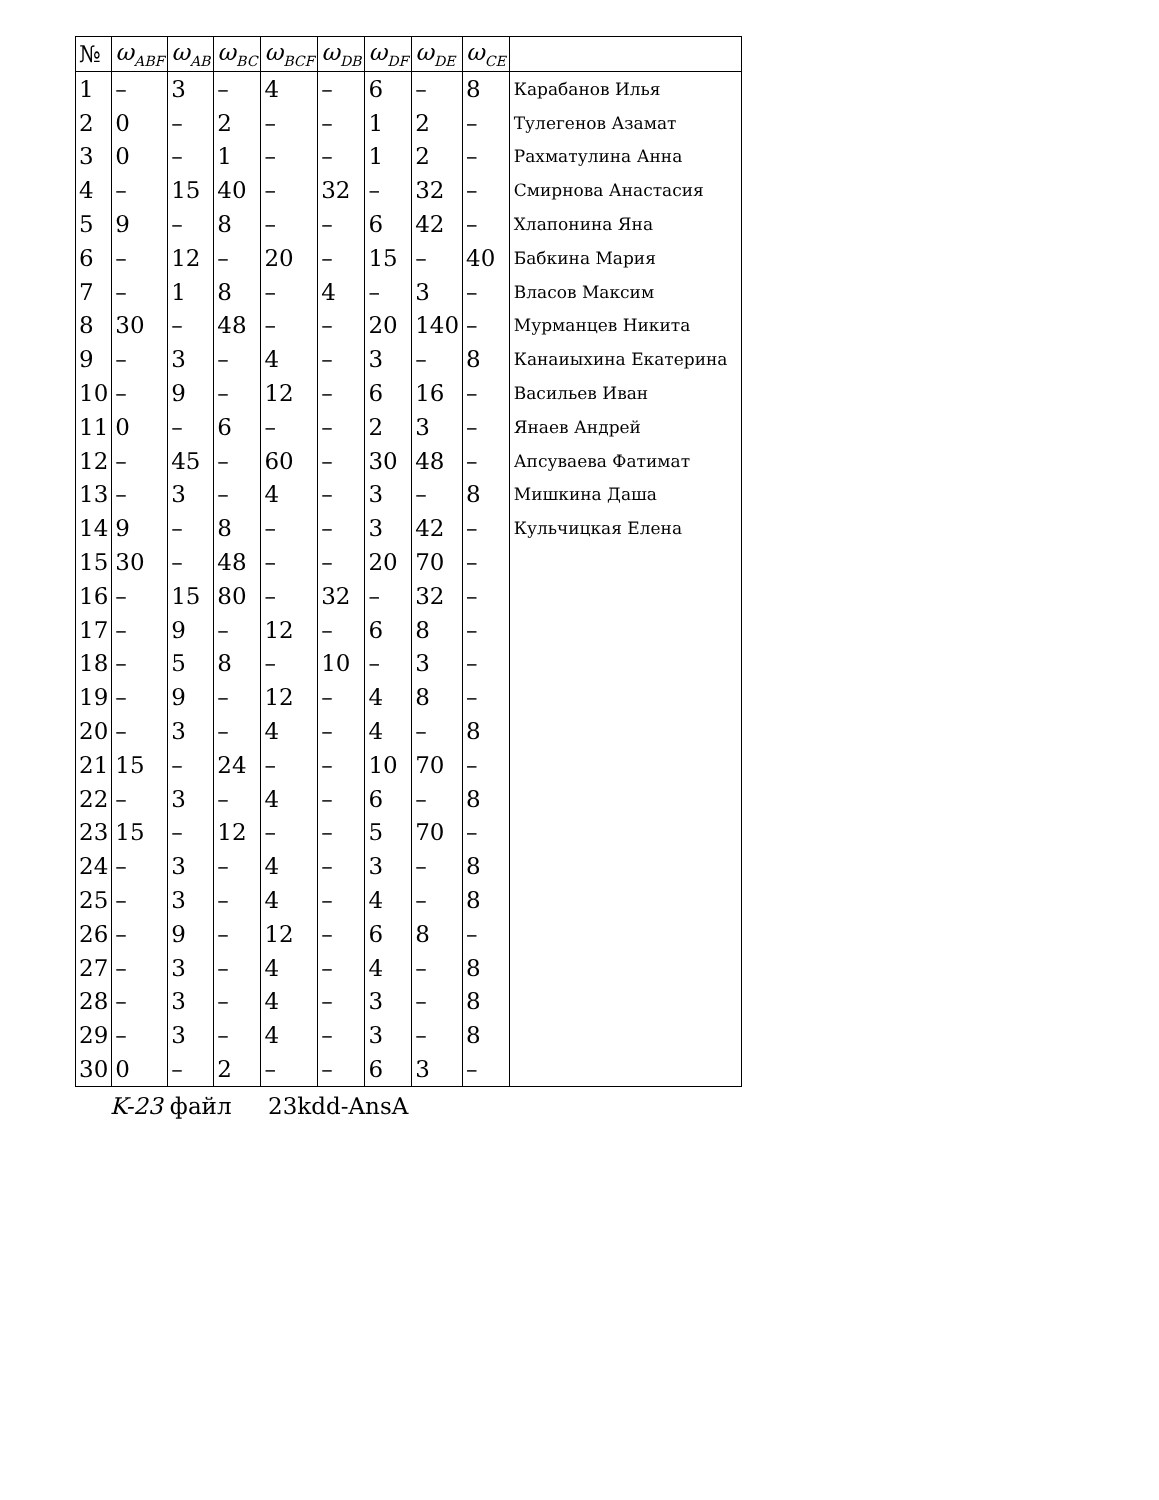| № | ω<sub>ABF</sub> | ω<sub>AB</sub> | ω<sub>BC</sub> | ω<sub>BCF</sub> | ω<sub>DB</sub> | ω<sub>DF</sub> | ω<sub>DE</sub> | ω<sub>CE</sub> | |
| --- | --- | --- | --- | --- | --- | --- | --- | --- | --- |
| 1 | – | 3 | – | 4 | – | 6 | – | 8 | Карабанов Илья |
| 2 | 0 | – | 2 | – | – | 1 | 2 | – | Тулегенов Азамат |
| 3 | 0 | – | 1 | – | – | 1 | 2 | – | Рахматулина Анна |
| 4 | – | 15 | 40 | – | 32 | – | 32 | – | Смирнова Анастасия |
| 5 | 9 | – | 8 | – | – | 6 | 42 | – | Хлапонина Яна |
| 6 | – | 12 | – | 20 | – | 15 | – | 40 | Бабкина Мария |
| 7 | – | 1 | 8 | – | 4 | – | 3 | – | Власов Максим |
| 8 | 30 | – | 48 | – | – | 20 | 140 | – | Мурманцев Никита |
| 9 | – | 3 | – | 4 | – | 3 | – | 8 | Канаиыхина Екатерина |
| 10 | – | 9 | – | 12 | – | 6 | 16 | – | Васильев Иван |
| 11 | 0 | – | 6 | – | – | 2 | 3 | – | Янаев Андрей |
| 12 | – | 45 | – | 60 | – | 30 | 48 | – | Апсуваева Фатимат |
| 13 | – | 3 | – | 4 | – | 3 | – | 8 | Мишкина Даша |
| 14 | 9 | – | 8 | – | – | 3 | 42 | – | Кульчицкая Елена |
| 15 | 30 | – | 48 | – | – | 20 | 70 | – | |
| 16 | – | 15 | 80 | – | 32 | – | 32 | – | |
| 17 | – | 9 | – | 12 | – | 6 | 8 | – | |
| 18 | – | 5 | 8 | – | 10 | – | 3 | – | |
| 19 | – | 9 | – | 12 | – | 4 | 8 | – | |
| 20 | – | 3 | – | 4 | – | 4 | – | 8 | |
| 21 | 15 | – | 24 | – | – | 10 | 70 | – | |
| 22 | – | 3 | – | 4 | – | 6 | – | 8 | |
| 23 | 15 | – | 12 | – | – | 5 | 70 | – | |
| 24 | – | 3 | – | 4 | – | 3 | – | 8 | |
| 25 | – | 3 | – | 4 | – | 4 | – | 8 | |
| 26 | – | 9 | – | 12 | – | 6 | 8 | – | |
| 27 | – | 3 | – | 4 | – | 4 | – | 8 | |
| 28 | – | 3 | – | 4 | – | 3 | – | 8 | |
| 29 | – | 3 | – | 4 | – | 3 | – | 8 | |
| 30 | 0 | – | 2 | – | – | 6 | 3 | – | |
K-23 файл 23kdd-AnsA